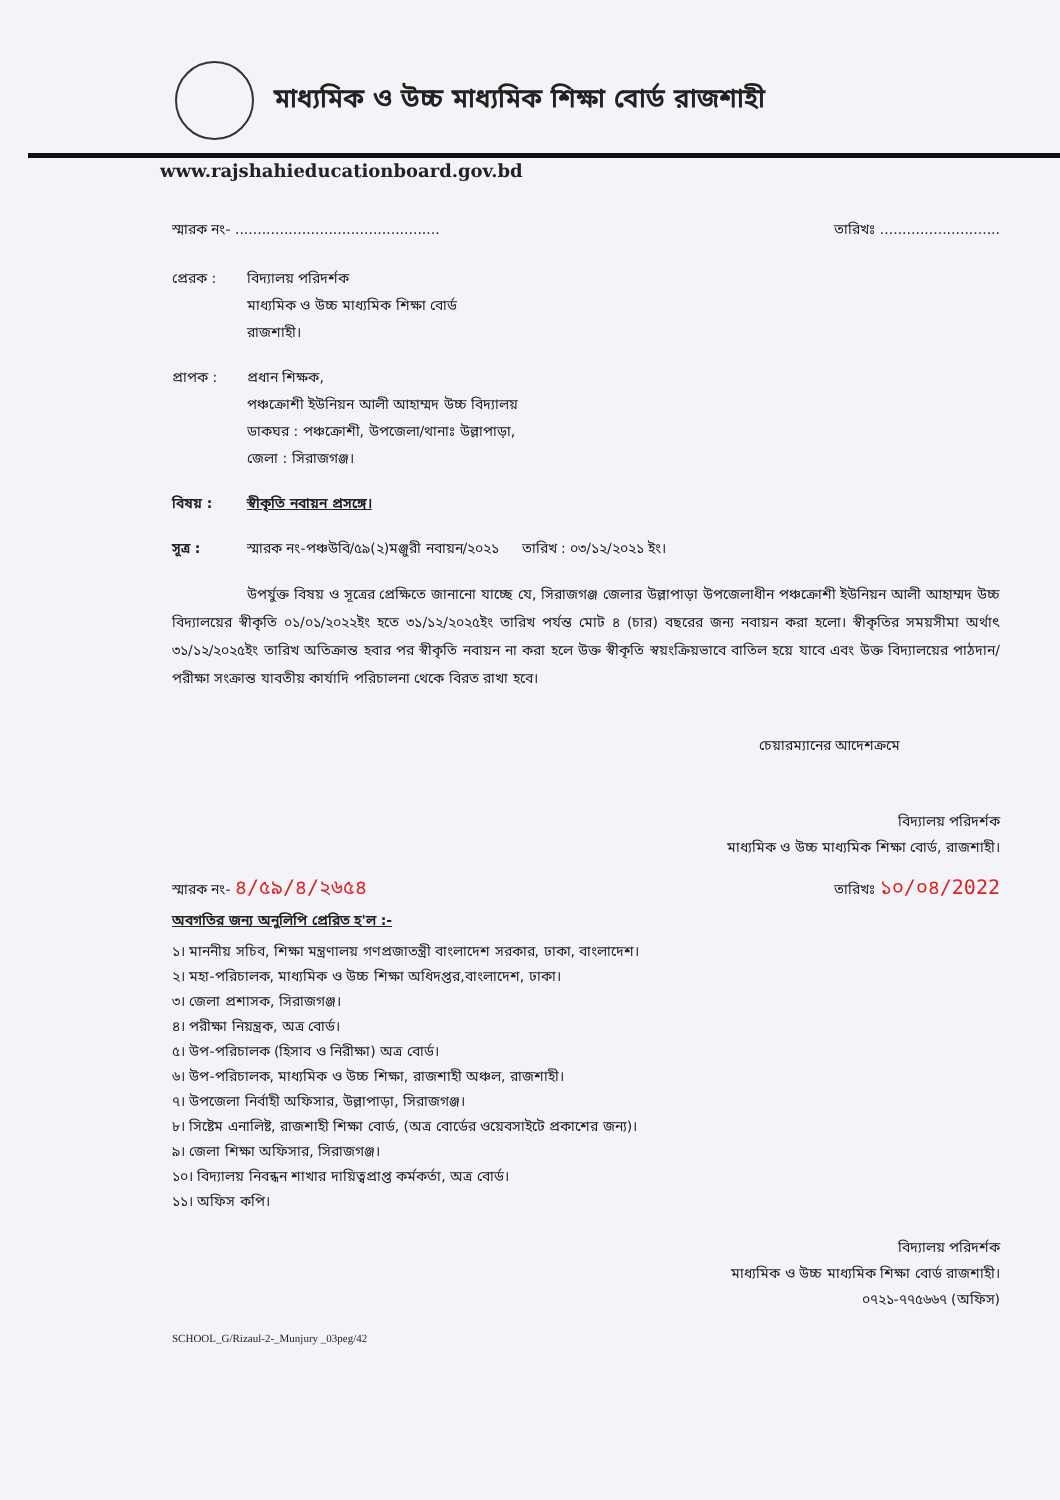মাধ্যমিক ও উচ্চ মাধ্যমিক শিক্ষা বোর্ড রাজশাহী
www.rajshahieducationboard.gov.bd
স্মারক নং- .............................................. তারিখঃ ...........................
প্রেরক : বিদ্যালয় পরিদর্শক
মাধ্যমিক ও উচ্চ মাধ্যমিক শিক্ষা বোর্ড
রাজশাহী।
প্রাপক : প্রধান শিক্ষক,
পঞ্চক্রোশী ইউনিয়ন আলী আহাম্মদ উচ্চ বিদ্যালয়
ডাকঘর : পঞ্চক্রোশী, উপজেলা/থানাঃ উল্লাপাড়া,
জেলা : সিরাজগঞ্জ।
বিষয় : স্বীকৃতি নবায়ন প্রসঙ্গে।
সূত্র : স্মারক নং-পঞ্চউবি/৫৯(২)মঞ্জুরী নবায়ন/২০২১ তারিখ : ০৩/১২/২০২১ ইং।
উপর্যুক্ত বিষয় ও সূত্রের প্রেক্ষিতে জানানো যাচ্ছে যে, সিরাজগঞ্জ জেলার উল্লাপাড়া উপজেলাধীন পঞ্চক্রোশী ইউনিয়ন আলী আহাম্মদ উচ্চ বিদ্যালয়ের স্বীকৃতি ০১/০১/২০২২ইং হতে ৩১/১২/২০২৫ইং তারিখ পর্যন্ত মোট ৪ (চার) বছরের জন্য নবায়ন করা হলো। স্বীকৃতির সময়সীমা অর্থাৎ ৩১/১২/২০২৫ইং তারিখ অতিক্রান্ত হবার পর স্বীকৃতি নবায়ন না করা হলে উক্ত স্বীকৃতি স্বয়ংক্রিয়ভাবে বাতিল হয়ে যাবে এবং উক্ত বিদ্যালয়ের পাঠদান/পরীক্ষা সংক্রান্ত যাবতীয় কার্যাদি পরিচালনা থেকে বিরত রাখা হবে।
চেয়ারম্যানের আদেশক্রমে
বিদ্যালয় পরিদর্শক
মাধ্যমিক ও উচ্চ মাধ্যমিক শিক্ষা বোর্ড, রাজশাহী।
স্মারক নং- ৪/৫৯/৪/২৬৫৪ তারিখঃ ১০/০৪/2022
অবগতির জন্য অনুলিপি প্রেরিত হ'ল :-
১। মাননীয় সচিব, শিক্ষা মন্ত্রণালয় গণপ্রজাতন্ত্রী বাংলাদেশ সরকার, ঢাকা, বাংলাদেশ।
২। মহা-পরিচালক, মাধ্যমিক ও উচ্চ শিক্ষা অধিদপ্তর,বাংলাদেশ, ঢাকা।
৩। জেলা প্রশাসক, সিরাজগঞ্জ।
৪। পরীক্ষা নিয়ন্ত্রক, অত্র বোর্ড।
৫। উপ-পরিচালক (হিসাব ও নিরীক্ষা) অত্র বোর্ড।
৬। উপ-পরিচালক, মাধ্যমিক ও উচ্চ শিক্ষা, রাজশাহী অঞ্চল, রাজশাহী।
৭। উপজেলা নির্বাহী অফিসার, উল্লাপাড়া, সিরাজগঞ্জ।
৮। সিষ্টেম এনালিষ্ট, রাজশাহী শিক্ষা বোর্ড, (অত্র বোর্ডের ওয়েবসাইটে প্রকাশের জন্য)।
৯। জেলা শিক্ষা অফিসার, সিরাজগঞ্জ।
১০। বিদ্যালয় নিবন্ধন শাখার দায়িত্বপ্রাপ্ত কর্মকর্তা, অত্র বোর্ড।
১১। অফিস কপি।
বিদ্যালয় পরিদর্শক
মাধ্যমিক ও উচ্চ মাধ্যমিক শিক্ষা বোর্ড রাজশাহী।
০৭২১-৭৭৫৬৬৭ (অফিস)
SCHOOL_G/Rizaul-2-_Munjury _03peg/42